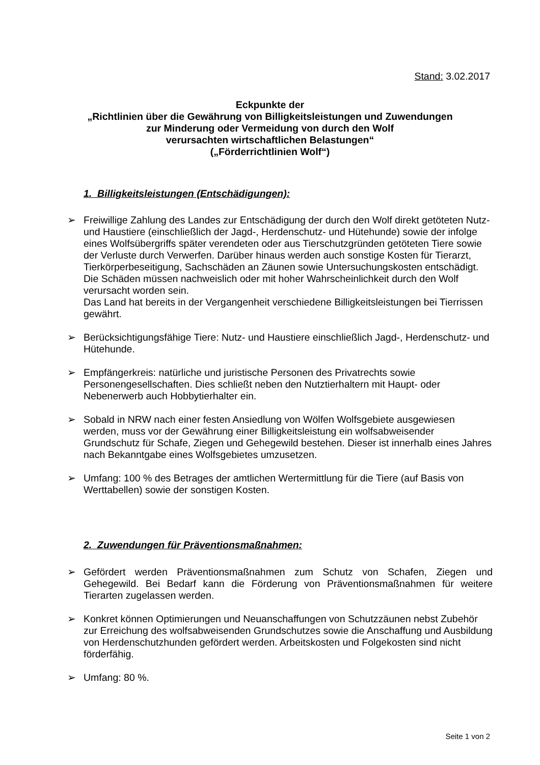Stand: 3.02.2017
Eckpunkte der
„Richtlinien über die Gewährung von Billigkeitsleistungen und Zuwendungen
zur Minderung oder Vermeidung von durch den Wolf
verursachten wirtschaftlichen Belastungen“
(„Förderrichtlinien Wolf“)
1. Billigkeitsleistungen (Entschädigungen):
➢ Freiwillige Zahlung des Landes zur Entschädigung der durch den Wolf direkt getöteten Nutz- und Haustiere (einschließlich der Jagd-, Herdenschutz- und Hütehunde) sowie der infolge eines Wolfsübergriffs später verendeten oder aus Tierschutzgründen getöteten Tiere sowie der Verluste durch Verwerfen. Darüber hinaus werden auch sonstige Kosten für Tierarzt, Tierkörperbeseitigung, Sachschäden an Zäunen sowie Untersuchungskosten entschädigt. Die Schäden müssen nachweislich oder mit hoher Wahrscheinlichkeit durch den Wolf verursacht worden sein.
Das Land hat bereits in der Vergangenheit verschiedene Billigkeitsleistungen bei Tierrissen gewährt.
➢ Berücksichtigungsfähige Tiere: Nutz- und Haustiere einschließlich Jagd-, Herdenschutz- und Hütehunde.
➢ Empfängerkreis: natürliche und juristische Personen des Privatrechts sowie Personengesellschaften. Dies schließt neben den Nutztierhaltern mit Haupt- oder Nebenerwerb auch Hobbytierhalter ein.
➢ Sobald in NRW nach einer festen Ansiedlung von Wölfen Wolfsgebiete ausgewiesen werden, muss vor der Gewährung einer Billigkeitsleistung ein wolfsabweisender Grundschutz für Schafe, Ziegen und Gehegewild bestehen. Dieser ist innerhalb eines Jahres nach Bekanntgabe eines Wolfsgebietes umzusetzen.
➢ Umfang: 100 % des Betrages der amtlichen Wertermittlung für die Tiere (auf Basis von Werttabellen) sowie der sonstigen Kosten.
2. Zuwendungen für Präventionsmaßnahmen:
➢ Gefördert werden Präventionsmaßnahmen zum Schutz von Schafen, Ziegen und Gehegewild. Bei Bedarf kann die Förderung von Präventionsmaßnahmen für weitere Tierarten zugelassen werden.
➢ Konkret können Optimierungen und Neuanschaffungen von Schutzzäunen nebst Zubehör zur Erreichung des wolfsabweisenden Grundschutzes sowie die Anschaffung und Ausbildung von Herdenschutzhunden gefördert werden. Arbeitskosten und Folgekosten sind nicht förderfähig.
➢ Umfang: 80 %.
Seite 1 von 2